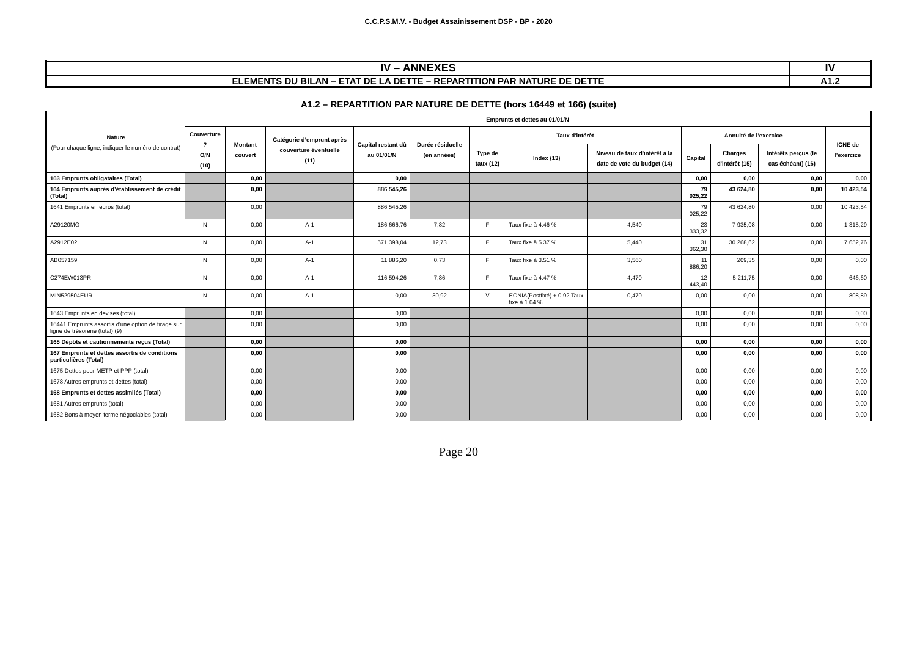C.C.P.S.M.V. - Budget Assainissement DSP - BP - 2020
| IV – ANNEXES | IV |
| ELEMENTS DU BILAN – ETAT DE LA DETTE – REPARTITION PAR NATURE DE DETTE | A1.2 |
A1.2 – REPARTITION PAR NATURE DE DETTE (hors 16449 et 166) (suite)
| Nature (Pour chaque ligne, indiquer le numéro de contrat) | Emprunts et dettes au 01/01/N | | | | | | | | | | | |
| --- | --- | --- | --- | --- | --- | --- | --- | --- | --- | --- | --- | --- |
| | Couverture ? O/N (10) | Montant couvert | Catégorie d’emprunt après couverture éventuelle (11) | Capital restant dû au 01/01/N | Durée résiduelle (en années) | Taux d'intérêt | | | Annuité de l’exercice | | | ICNE de l'exercice |
| | | | | | | Type de taux (12) | Index (13) | Niveau de taux d'intérêt à la date de vote du budget (14) | Capital | Charges d'intérêt (15) | Intérêts perçus (le cas échéant) (16) | |
| 163 Emprunts obligataires (Total) | | 0,00 | | 0,00 | | | | | 0,00 | 0,00 | 0,00 | 0,00 |
| 164 Emprunts auprès d’établissement de crédit (Total) | | 0,00 | | 886 545,26 | | | | | 79 025,22 | 43 624,80 | 0,00 | 10 423,54 |
| 1641 Emprunts en euros (total) | | 0,00 | | 886 545,26 | | | | | 79 025,22 | 43 624,80 | 0,00 | 10 423,54 |
| A29120MG | N | 0,00 | A-1 | 186 666,76 | 7,82 | F | Taux fixe à 4.46 % | 4,540 | 23 333,32 | 7 935,08 | 0,00 | 1 315,29 |
| A2912E02 | N | 0,00 | A-1 | 571 398,04 | 12,73 | F | Taux fixe à 5.37 % | 5,440 | 31 362,30 | 30 268,62 | 0,00 | 7 652,76 |
| AB057159 | N | 0,00 | A-1 | 11 886,20 | 0,73 | F | Taux fixe à 3.51 % | 3,560 | 11 886,20 | 209,35 | 0,00 | 0,00 |
| C274EW013PR | N | 0,00 | A-1 | 116 594,26 | 7,86 | F | Taux fixe à 4.47 % | 4,470 | 12 443,40 | 5 211,75 | 0,00 | 646,60 |
| MIN529504EUR | N | 0,00 | A-1 | 0,00 | 30,92 | V | EONIA(Postfixé) + 0.92 Taux fixe à 1.04 % | 0,470 | 0,00 | 0,00 | 0,00 | 808,89 |
| 1643 Emprunts en devises (total) | | 0,00 | | 0,00 | | | | | 0,00 | 0,00 | 0,00 | 0,00 |
| 16441 Emprunts assortis d'une option de tirage sur ligne de trésorerie (total) (9) | | 0,00 | | 0,00 | | | | | 0,00 | 0,00 | 0,00 | 0,00 |
| 165 Dépôts et cautionnements reçus (Total) | | 0,00 | | 0,00 | | | | | 0,00 | 0,00 | 0,00 | 0,00 |
| 167 Emprunts et dettes assortis de conditions particulières (Total) | | 0,00 | | 0,00 | | | | | 0,00 | 0,00 | 0,00 | 0,00 |
| 1675 Dettes pour METP et PPP (total) | | 0,00 | | 0,00 | | | | | 0,00 | 0,00 | 0,00 | 0,00 |
| 1678 Autres emprunts et dettes (total) | | 0,00 | | 0,00 | | | | | 0,00 | 0,00 | 0,00 | 0,00 |
| 168 Emprunts et dettes assimilés (Total) | | 0,00 | | 0,00 | | | | | 0,00 | 0,00 | 0,00 | 0,00 |
| 1681 Autres emprunts (total) | | 0,00 | | 0,00 | | | | | 0,00 | 0,00 | 0,00 | 0,00 |
| 1682 Bons à moyen terme négociables (total) | | 0,00 | | 0,00 | | | | | 0,00 | 0,00 | 0,00 | 0,00 |
Page 20